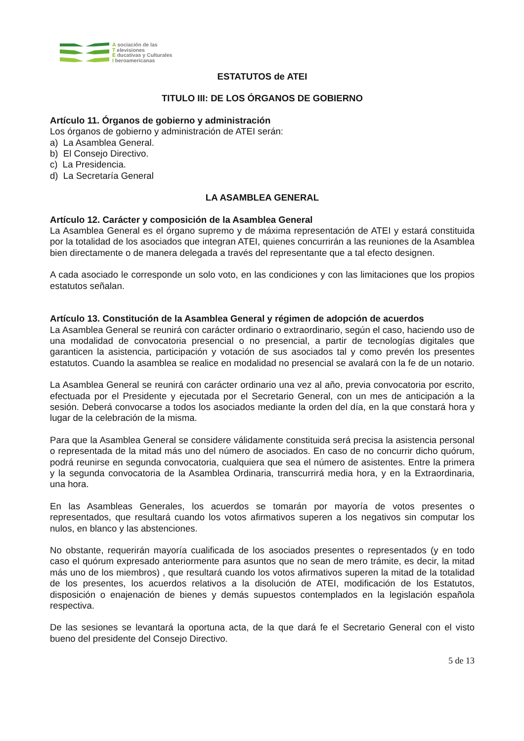A sociación de las
T elevisiones
E ducativas y Culturales
I beroamericanas
ESTATUTOS de ATEI
TITULO III: DE LOS ÓRGANOS DE GOBIERNO
Artículo 11. Órganos de gobierno y administración
Los órganos de gobierno y administración de ATEI serán:
a) La Asamblea General.
b) El Consejo Directivo.
c) La Presidencia.
d) La Secretaría General
LA ASAMBLEA GENERAL
Artículo 12. Carácter y composición de la Asamblea General
La Asamblea General es el órgano supremo y de máxima representación de ATEI y estará constituida por la totalidad de los asociados que integran ATEI, quienes concurrirán a las reuniones de la Asamblea bien directamente o de manera delegada a través del representante que a tal efecto designen.
A cada asociado le corresponde un solo voto, en las condiciones y con las limitaciones que los propios estatutos señalan.
Artículo 13. Constitución de la Asamblea General y régimen de adopción de acuerdos
La Asamblea General se reunirá con carácter ordinario o extraordinario, según el caso, haciendo uso de una modalidad de convocatoria presencial o no presencial, a partir de tecnologías digitales que garanticen la asistencia, participación y votación de sus asociados tal y como prevén los presentes estatutos. Cuando la asamblea se realice en modalidad no presencial se avalará con la fe de un notario.
La Asamblea General se reunirá con carácter ordinario una vez al año, previa convocatoria por escrito, efectuada por el Presidente y ejecutada por el Secretario General, con un mes de anticipación a la sesión. Deberá convocarse a todos los asociados mediante la orden del día, en la que constará hora y lugar de la celebración de la misma.
Para que la Asamblea General se considere válidamente constituida será precisa la asistencia personal o representada de la mitad más uno del número de asociados. En caso de no concurrir dicho quórum, podrá reunirse en segunda convocatoria, cualquiera que sea el número de asistentes. Entre la primera y la segunda convocatoria de la Asamblea Ordinaria, transcurrirá media hora, y en la Extraordinaria, una hora.
En las Asambleas Generales, los acuerdos se tomarán por mayoría de votos presentes o representados, que resultará cuando los votos afirmativos superen a los negativos sin computar los nulos, en blanco y las abstenciones.
No obstante, requerirán mayoría cualificada de los asociados presentes o representados (y en todo caso el quórum expresado anteriormente para asuntos que no sean de mero trámite, es decir, la mitad más uno de los miembros) , que resultará cuando los votos afirmativos superen la mitad de la totalidad de los presentes, los acuerdos relativos a la disolución de ATEI, modificación de los Estatutos, disposición o enajenación de bienes y demás supuestos contemplados en la legislación española respectiva.
De las sesiones se levantará la oportuna acta, de la que dará fe el Secretario General con el visto bueno del presidente del Consejo Directivo.
5 de 13